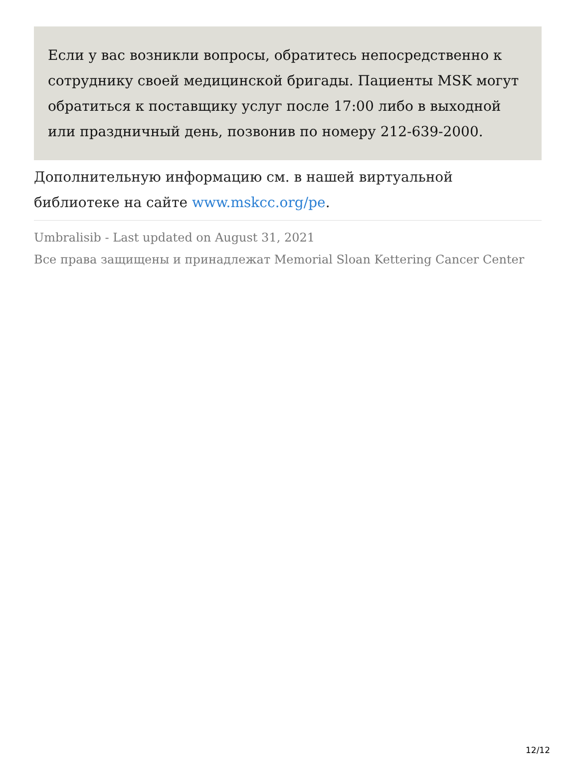Если у вас возникли вопросы, обратитесь непосредственно к сотруднику своей медицинской бригады. Пациенты MSK могут обратиться к поставщику услуг после 17:00 либо в выходной или праздничный день, позвонив по номеру 212-639-2000.
Дополнительную информацию см. в нашей виртуальной библиотеке на сайте www.mskcc.org/pe.
Umbralisib - Last updated on August 31, 2021
Все права защищены и принадлежат Memorial Sloan Kettering Cancer Center
12/12